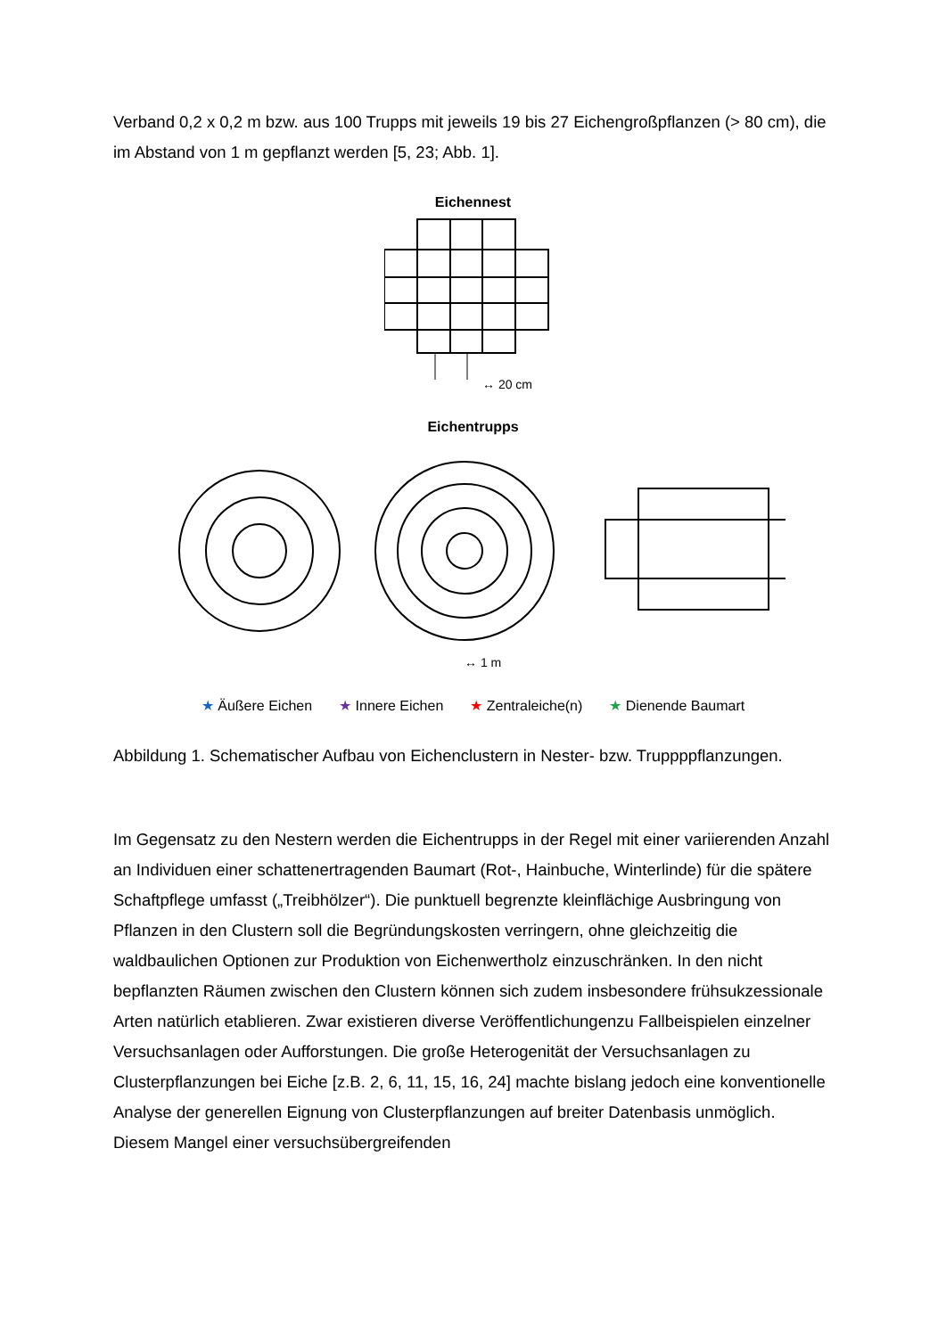Verband 0,2 x 0,2 m bzw. aus 100 Trupps mit jeweils 19 bis 27 Eichengroßpflanzen (> 80 cm), die im Abstand von 1 m gepflanzt werden [5, 23; Abb. 1].
Eichennest
↔ 20 cm
Eichentrupps
↔ 1 m
★ Äußere Eichen ★ Innere Eichen ★ Zentraleiche(n) ★ Dienende Baumart
Abbildung 1. Schematischer Aufbau von Eichenclustern in Nester- bzw. Truppppflanzungen.
Im Gegensatz zu den Nestern werden die Eichentrupps in der Regel mit einer variierenden Anzahl an Individuen einer schattenertragenden Baumart (Rot-, Hainbuche, Winterlinde) für die spätere Schaftpflege umfasst („Treibhölzer“). Die punktuell begrenzte kleinflächige Ausbringung von Pflanzen in den Clustern soll die Begründungskosten verringern, ohne gleichzeitig die waldbaulichen Optionen zur Produktion von Eichenwertholz einzuschränken. In den nicht bepflanzten Räumen zwischen den Clustern können sich zudem insbesondere frühsukzessionale Arten natürlich etablieren. Zwar existieren diverse Veröffentlichungenzu Fallbeispielen einzelner Versuchsanlagen oder Aufforstungen. Die große Heterogenität der Versuchsanlagen zu Clusterpflanzungen bei Eiche [z.B. 2, 6, 11, 15, 16, 24] machte bislang jedoch eine konventionelle Analyse der generellen Eignung von Clusterpflanzungen auf breiter Datenbasis unmöglich. Diesem Mangel einer versuchsübergreifenden